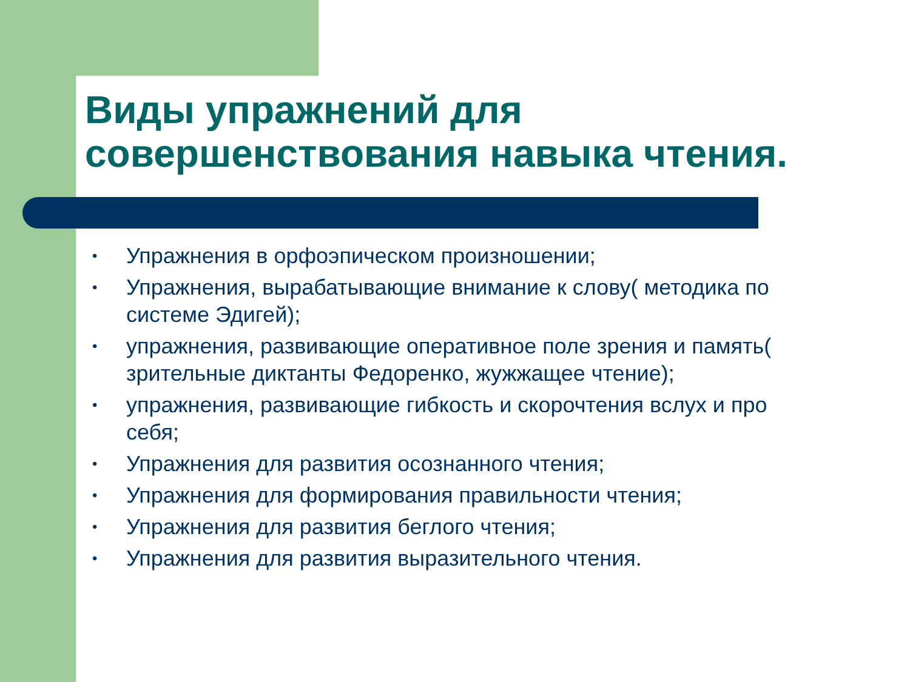Виды упражнений для совершенствования навыка чтения.
• Упражнения в орфоэпическом произношении;
• Упражнения, вырабатывающие внимание к слову( методика по системе Эдигей);
• упражнения, развивающие оперативное поле зрения и память( зрительные диктанты Федоренко, жужжащее чтение);
• упражнения, развивающие гибкость и скорочтения вслух и про себя;
• Упражнения для развития осознанного чтения;
• Упражнения для формирования правильности чтения;
• Упражнения для развития беглого чтения;
• Упражнения для развития выразительного чтения.